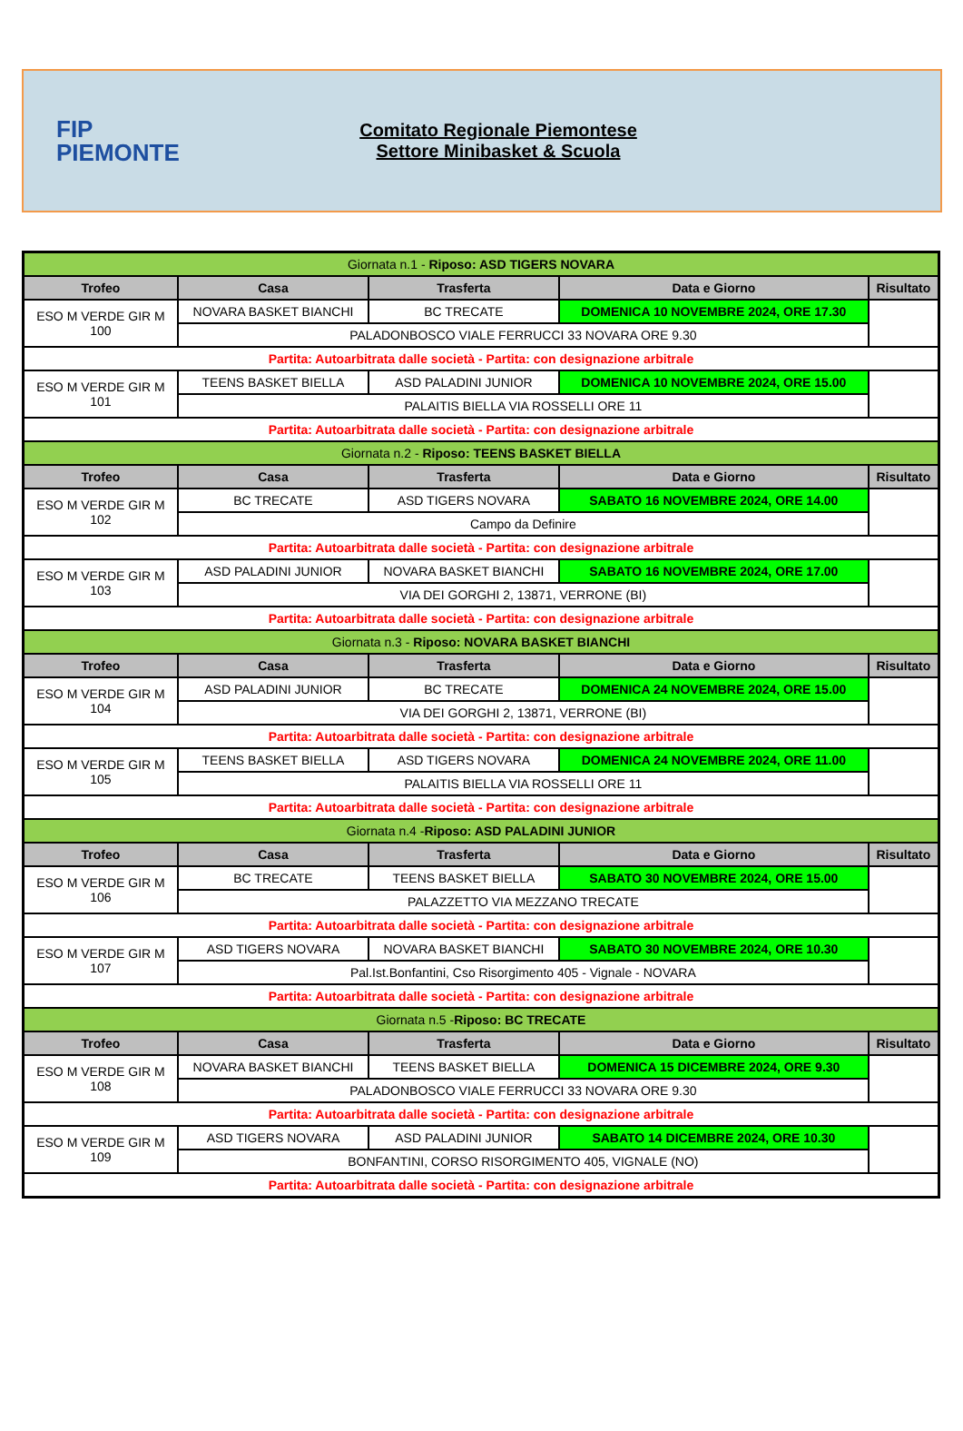FIP
PIEMONTE
Comitato Regionale Piemontese
Settore Minibasket & Scuola
| Giornata n.1 - Riposo: ASD TIGERS NOVARA | | | | |
| Trofeo | Casa | Trasferta | Data e Giorno | Risultato |
| ESO M VERDE GIR M 100 | NOVARA BASKET BIANCHI | BC TRECATE | DOMENICA 10 NOVEMBRE 2024, ORE 17.30 | |
| | PALADONBOSCO VIALE FERRUCCI 33 NOVARA ORE 9.30 | | | |
| Partita: Autoarbitrata dalle società - Partita: con designazione arbitrale | | | | |
| ESO M VERDE GIR M 101 | TEENS BASKET BIELLA | ASD PALADINI JUNIOR | DOMENICA 10 NOVEMBRE 2024, ORE 15.00 | |
| | PALAITIS BIELLA VIA ROSSELLI ORE 11 | | | |
| Partita: Autoarbitrata dalle società - Partita: con designazione arbitrale | | | | |
| Giornata n.2 - Riposo: TEENS BASKET BIELLA | | | | |
| Trofeo | Casa | Trasferta | Data e Giorno | Risultato |
| ESO M VERDE GIR M 102 | BC TRECATE | ASD TIGERS NOVARA | SABATO 16 NOVEMBRE 2024, ORE 14.00 | |
| | Campo da Definire | | | |
| Partita: Autoarbitrata dalle società - Partita: con designazione arbitrale | | | | |
| ESO M VERDE GIR M 103 | ASD PALADINI JUNIOR | NOVARA BASKET BIANCHI | SABATO 16 NOVEMBRE 2024, ORE 17.00 | |
| | VIA DEI GORGHI 2, 13871, VERRONE (BI) | | | |
| Partita: Autoarbitrata dalle società - Partita: con designazione arbitrale | | | | |
| Giornata n.3 - Riposo: NOVARA BASKET BIANCHI | | | | |
| Trofeo | Casa | Trasferta | Data e Giorno | Risultato |
| ESO M VERDE GIR M 104 | ASD PALADINI JUNIOR | BC TRECATE | DOMENICA 24 NOVEMBRE 2024, ORE 15.00 | |
| | VIA DEI GORGHI 2, 13871, VERRONE (BI) | | | |
| Partita: Autoarbitrata dalle società - Partita: con designazione arbitrale | | | | |
| ESO M VERDE GIR M 105 | TEENS BASKET BIELLA | ASD TIGERS NOVARA | DOMENICA 24 NOVEMBRE 2024, ORE 11.00 | |
| | PALAITIS BIELLA VIA ROSSELLI ORE 11 | | | |
| Partita: Autoarbitrata dalle società - Partita: con designazione arbitrale | | | | |
| Giornata n.4 - Riposo: ASD PALADINI JUNIOR | | | | |
| Trofeo | Casa | Trasferta | Data e Giorno | Risultato |
| ESO M VERDE GIR M 106 | BC TRECATE | TEENS BASKET BIELLA | SABATO 30 NOVEMBRE 2024, ORE 15.00 | |
| | PALAZZETTO VIA MEZZANO TRECATE | | | |
| Partita: Autoarbitrata dalle società - Partita: con designazione arbitrale | | | | |
| ESO M VERDE GIR M 107 | ASD TIGERS NOVARA | NOVARA BASKET BIANCHI | SABATO 30 NOVEMBRE 2024, ORE 10.30 | |
| | Pal.Ist.Bonfantini, Cso Risorgimento 405 - Vignale - NOVARA | | | |
| Partita: Autoarbitrata dalle società - Partita: con designazione arbitrale | | | | |
| Giornata n.5 - Riposo: BC TRECATE | | | | |
| Trofeo | Casa | Trasferta | Data e Giorno | Risultato |
| ESO M VERDE GIR M 108 | NOVARA BASKET BIANCHI | TEENS BASKET BIELLA | DOMENICA 15 DICEMBRE 2024, ORE 9.30 | |
| | PALADONBOSCO VIALE FERRUCCI 33 NOVARA ORE 9.30 | | | |
| Partita: Autoarbitrata dalle società - Partita: con designazione arbitrale | | | | |
| ESO M VERDE GIR M 109 | ASD TIGERS NOVARA | ASD PALADINI JUNIOR | SABATO 14 DICEMBRE 2024, ORE 10.30 | |
| | BONFANTINI, CORSO RISORGIMENTO 405, VIGNALE (NO) | | | |
| Partita: Autoarbitrata dalle società - Partita: con designazione arbitrale | | | | |